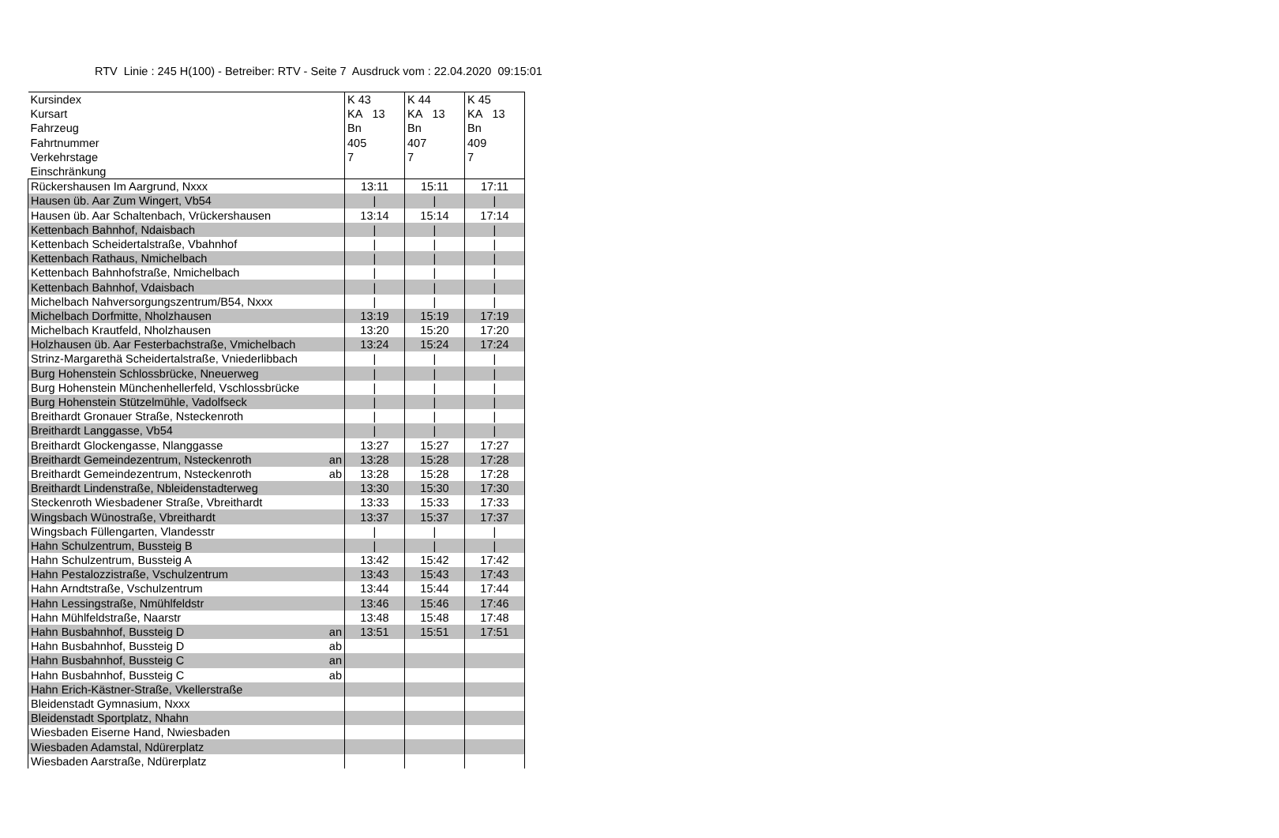RTV Linie : 245 H(100) - Betreiber: RTV - Seite 7 Ausdruck vom : 22.04.2020 09:15:01
| Kursindex | | K 43 | K 44 | K 45 |
| Kursart | | KA 13 | KA 13 | KA 13 |
| Fahrzeug | | Bn | Bn | Bn |
| Fahrtnummer | | 405 | 407 | 409 |
| Verkehrstage | | 7 | 7 | 7 |
| Einschränkung | | | | |
| Rückershausen Im Aargrund, Nxxx | | 13:11 | 15:11 | 17:11 |
| Hausen üb. Aar Zum Wingert, Vb54 | | / | / | / |
| Hausen üb. Aar Schaltenbach, Vrückershausen | | 13:14 | 15:14 | 17:14 |
| Kettenbach Bahnhof, Ndaisbach | | / | / | / |
| Kettenbach Scheidertalstraße, Vbahnhof | | / | / | / |
| Kettenbach Rathaus, Nmichelbach | | / | / | / |
| Kettenbach Bahnhofstraße, Nmichelbach | | / | / | / |
| Kettenbach Bahnhof, Vdaisbach | | / | / | / |
| Michelbach Nahversorgungszentrum/B54, Nxxx | | / | / | / |
| Michelbach Dorfmitte, Nholzhausen | | 13:19 | 15:19 | 17:19 |
| Michelbach Krautfeld, Nholzhausen | | 13:20 | 15:20 | 17:20 |
| Holzhausen üb. Aar Festerbachstraße, Vmichelbach | | 13:24 | 15:24 | 17:24 |
| Strinz-Margarethä Scheidertalstraße, Vniederlibbach | | / | / | / |
| Burg Hohenstein Schlossbrücke, Nneuerweg | | / | / | / |
| Burg Hohenstein Münchenhellerfeld, Vschlossbrücke | | / | / | / |
| Burg Hohenstein Stützelmühle, Vadolfseck | | / | / | / |
| Breithardt Gronauer Straße, Nsteckenroth | | / | / | / |
| Breithardt Langgasse, Vb54 | | / | / | / |
| Breithardt Glockengasse, Nlanggasse | | 13:27 | 15:27 | 17:27 |
| Breithardt Gemeindezentrum, Nsteckenroth | an | 13:28 | 15:28 | 17:28 |
| Breithardt Gemeindezentrum, Nsteckenroth | ab | 13:28 | 15:28 | 17:28 |
| Breithardt Lindenstraße, Nbleidenstadterweg | | 13:30 | 15:30 | 17:30 |
| Steckenroth Wiesbadener Straße, Vbreithardt | | 13:33 | 15:33 | 17:33 |
| Wingsbach Wünostraße, Vbreithardt | | 13:37 | 15:37 | 17:37 |
| Wingsbach Füllengarten, Vlandesstr | | / | / | / |
| Hahn Schulzentrum, Bussteig B | | / | / | / |
| Hahn Schulzentrum, Bussteig A | | 13:42 | 15:42 | 17:42 |
| Hahn Pestalozzistraße, Vschulzentrum | | 13:43 | 15:43 | 17:43 |
| Hahn Arndtstraße, Vschulzentrum | | 13:44 | 15:44 | 17:44 |
| Hahn Lessingstraße, Nmühlfeldstr | | 13:46 | 15:46 | 17:46 |
| Hahn Mühlfeldstraße, Naarstr | | 13:48 | 15:48 | 17:48 |
| Hahn Busbahnhof, Bussteig D | an | 13:51 | 15:51 | 17:51 |
| Hahn Busbahnhof, Bussteig D | ab | | | |
| Hahn Busbahnhof, Bussteig C | an | | | |
| Hahn Busbahnhof, Bussteig C | ab | | | |
| Hahn Erich-Kästner-Straße, Vkellerstraße | | | | |
| Bleidenstadt Gymnasium, Nxxx | | | | |
| Bleidenstadt Sportplatz, Nhahn | | | | |
| Wiesbaden Eiserne Hand, Nwiesbaden | | | | |
| Wiesbaden Adamstal, Ndürerplatz | | | | |
| Wiesbaden Aarstraße, Ndürerplatz | | | | |